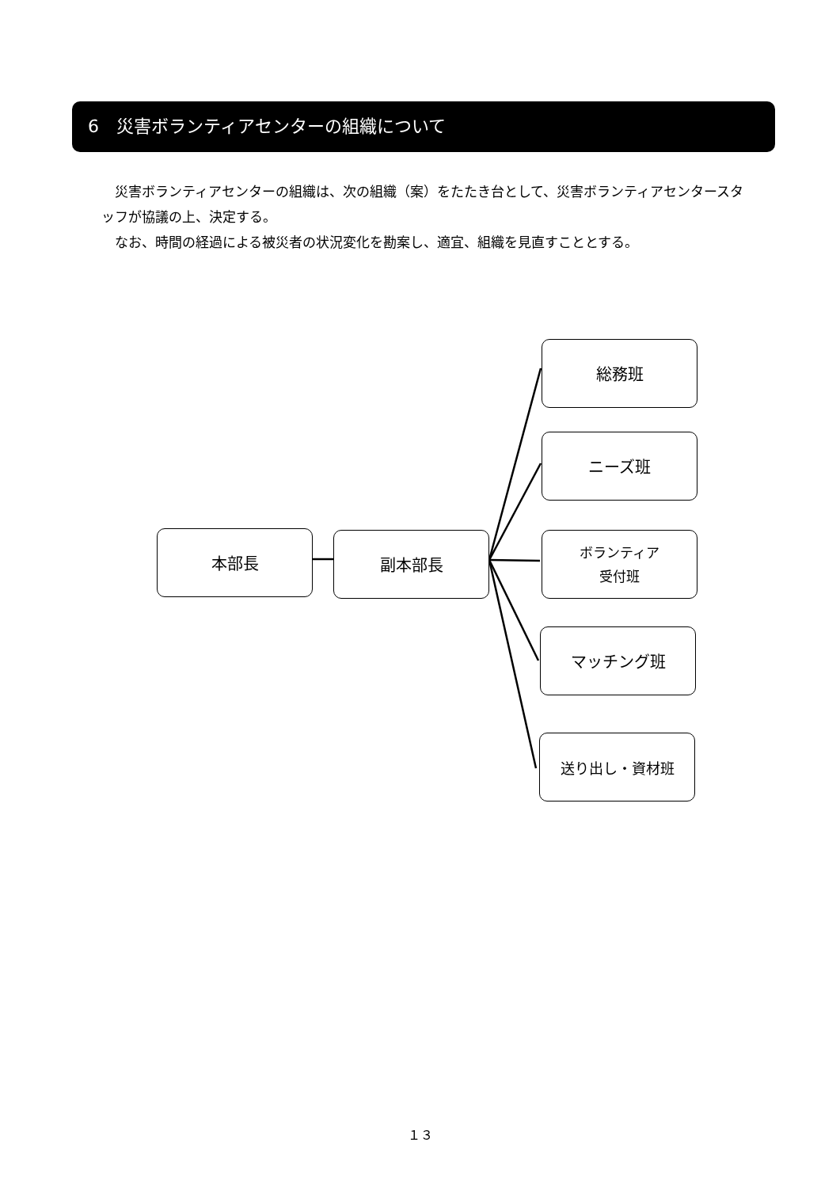6　災害ボランティアセンターの組織について
　災害ボランティアセンターの組織は、次の組織（案）をたたき台として、災害ボランティアセンタースタッフが協議の上、決定する。
　なお、時間の経過による被災者の状況変化を勘案し、適宜、組織を見直すこととする。
本部長 副本部長
総務班
ニーズ班
ボランティア
受付班
マッチング班
送り出し・資材班
１３